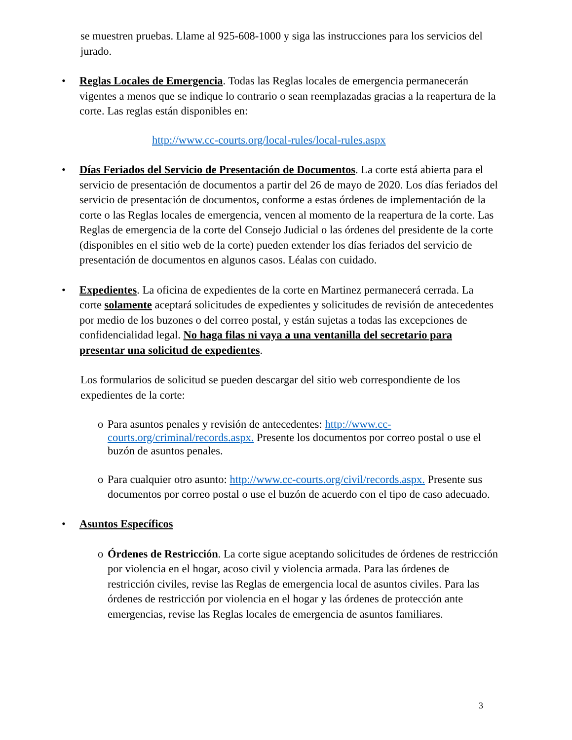se muestren pruebas. Llame al 925-608-1000 y siga las instrucciones para los servicios del jurado.
• Reglas Locales de Emergencia. Todas las Reglas locales de emergencia permanecerán vigentes a menos que se indique lo contrario o sean reemplazadas gracias a la reapertura de la corte. Las reglas están disponibles en:
http://www.cc-courts.org/local-rules/local-rules.aspx
• Días Feriados del Servicio de Presentación de Documentos. La corte está abierta para el servicio de presentación de documentos a partir del 26 de mayo de 2020. Los días feriados del servicio de presentación de documentos, conforme a estas órdenes de implementación de la corte o las Reglas locales de emergencia, vencen al momento de la reapertura de la corte. Las Reglas de emergencia de la corte del Consejo Judicial o las órdenes del presidente de la corte (disponibles en el sitio web de la corte) pueden extender los días feriados del servicio de presentación de documentos en algunos casos. Léalas con cuidado.
• Expedientes. La oficina de expedientes de la corte en Martinez permanecerá cerrada. La corte solamente aceptará solicitudes de expedientes y solicitudes de revisión de antecedentes por medio de los buzones o del correo postal, y están sujetas a todas las excepciones de confidencialidad legal. No haga filas ni vaya a una ventanilla del secretario para presentar una solicitud de expedientes.
Los formularios de solicitud se pueden descargar del sitio web correspondiente de los expedientes de la corte:
o Para asuntos penales y revisión de antecedentes: http://www.cc-courts.org/criminal/records.aspx. Presente los documentos por correo postal o use el buzón de asuntos penales.
o Para cualquier otro asunto: http://www.cc-courts.org/civil/records.aspx. Presente sus documentos por correo postal o use el buzón de acuerdo con el tipo de caso adecuado.
• Asuntos Específicos
o Órdenes de Restricción. La corte sigue aceptando solicitudes de órdenes de restricción por violencia en el hogar, acoso civil y violencia armada. Para las órdenes de restricción civiles, revise las Reglas de emergencia local de asuntos civiles. Para las órdenes de restricción por violencia en el hogar y las órdenes de protección ante emergencias, revise las Reglas locales de emergencia de asuntos familiares.
3